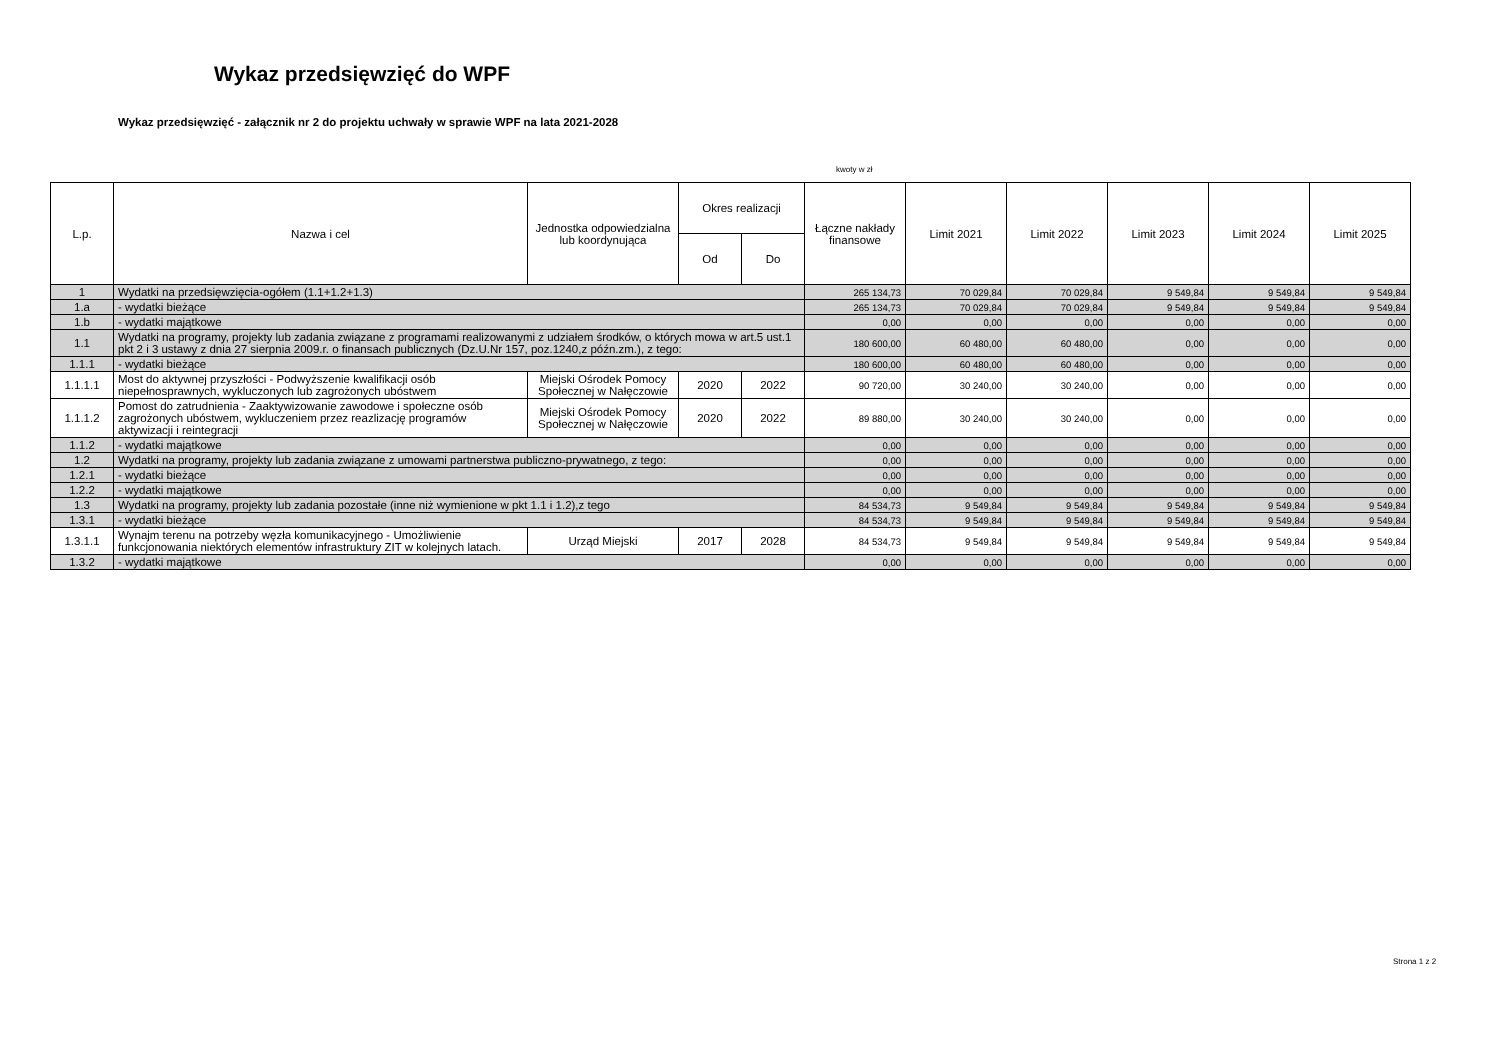Wykaz przedsięwzięć do WPF
Wykaz przedsięwzięć - załącznik nr 2 do projektu uchwały w sprawie WPF na lata 2021-2028
kwoty w zł
| L.p. | Nazwa i cel | Jednostka odpowiedzialna lub koordynująca | Okres realizacji | | Łączne nakłady finansowe | Limit 2021 | Limit 2022 | Limit 2023 | Limit 2024 | Limit 2025 |
| --- | --- | --- | --- | --- | --- | --- | --- | --- | --- | --- |
| | | | Od | Do | | | | | | |
| 1 | Wydatki na przedsięwzięcia-ogółem (1.1+1.2+1.3) | | | | 265 134,73 | 70 029,84 | 70 029,84 | 9 549,84 | 9 549,84 | 9 549,84 |
| 1.a | - wydatki bieżące | | | | 265 134,73 | 70 029,84 | 70 029,84 | 9 549,84 | 9 549,84 | 9 549,84 |
| 1.b | - wydatki majątkowe | | | | 0,00 | 0,00 | 0,00 | 0,00 | 0,00 | 0,00 |
| 1.1 | Wydatki na programy, projekty lub zadania związane z programami realizowanymi z udziałem środków, o których mowa w art.5 ust.1 pkt 2 i 3 ustawy z dnia 27 sierpnia 2009.r. o finansach publicznych (Dz.U.Nr 157, poz.1240,z późn.zm.), z tego: | | | | 180 600,00 | 60 480,00 | 60 480,00 | 0,00 | 0,00 | 0,00 |
| 1.1.1 | - wydatki bieżące | | | | 180 600,00 | 60 480,00 | 60 480,00 | 0,00 | 0,00 | 0,00 |
| 1.1.1.1 | Most do aktywnej przyszłości - Podwyższenie kwalifikacji osób niepełnosprawnych, wykluczonych lub zagrożonych ubóstwem | Miejski Ośrodek Pomocy Społecznej w Nałęczowie | 2020 | 2022 | 90 720,00 | 30 240,00 | 30 240,00 | 0,00 | 0,00 | 0,00 |
| 1.1.1.2 | Pomost do zatrudnienia - Zaaktywizowanie zawodowe i społeczne osób zagrożonych ubóstwem, wykluczeniem przez reazlizację programów aktywizacji i reintegracji | Miejski Ośrodek Pomocy Społecznej w Nałęczowie | 2020 | 2022 | 89 880,00 | 30 240,00 | 30 240,00 | 0,00 | 0,00 | 0,00 |
| 1.1.2 | - wydatki majątkowe | | | | 0,00 | 0,00 | 0,00 | 0,00 | 0,00 | 0,00 |
| 1.2 | Wydatki na programy, projekty lub zadania związane z umowami partnerstwa publiczno-prywatnego, z tego: | | | | 0,00 | 0,00 | 0,00 | 0,00 | 0,00 | 0,00 |
| 1.2.1 | - wydatki bieżące | | | | 0,00 | 0,00 | 0,00 | 0,00 | 0,00 | 0,00 |
| 1.2.2 | - wydatki majątkowe | | | | 0,00 | 0,00 | 0,00 | 0,00 | 0,00 | 0,00 |
| 1.3 | Wydatki na programy, projekty lub zadania pozostałe (inne niż wymienione w pkt 1.1 i 1.2),z tego | | | | 84 534,73 | 9 549,84 | 9 549,84 | 9 549,84 | 9 549,84 | 9 549,84 |
| 1.3.1 | - wydatki bieżące | | | | 84 534,73 | 9 549,84 | 9 549,84 | 9 549,84 | 9 549,84 | 9 549,84 |
| 1.3.1.1 | Wynajm terenu na potrzeby węzła komunikacyjnego - Umożliwienie funkcjonowania niektórych elementów infrastruktury ZIT w kolejnych latach. | Urząd Miejski | 2017 | 2028 | 84 534,73 | 9 549,84 | 9 549,84 | 9 549,84 | 9 549,84 | 9 549,84 |
| 1.3.2 | - wydatki majątkowe | | | | 0,00 | 0,00 | 0,00 | 0,00 | 0,00 | 0,00 |
Strona 1 z 2